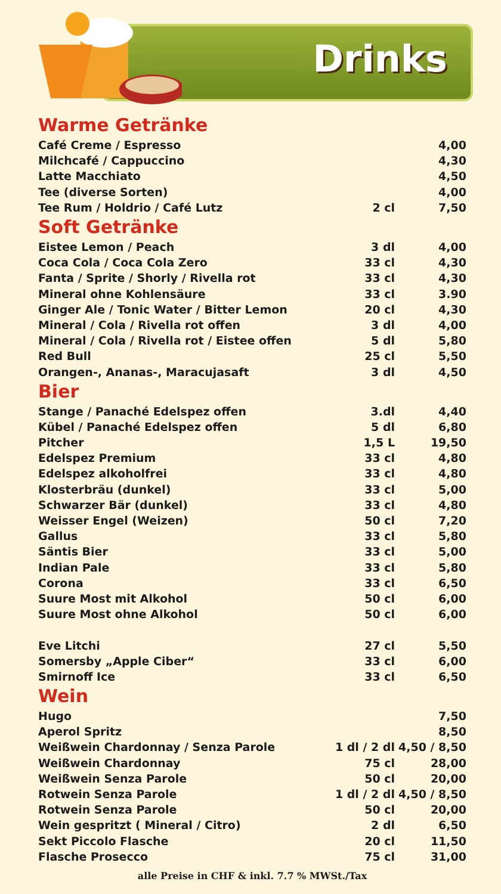Drinks
Warme Getränke
| Café Creme / Espresso | | 4,00 |
| Milchcafé / Cappuccino | | 4,30 |
| Latte Macchiato | | 4,50 |
| Tee (diverse Sorten) | | 4,00 |
| Tee Rum / Holdrio / Café Lutz | 2 cl | 7,50 |
Soft Getränke
| Eistee Lemon / Peach | 3 dl | 4,00 |
| Coca Cola / Coca Cola Zero | 33 cl | 4,30 |
| Fanta / Sprite / Shorly / Rivella rot | 33 cl | 4,30 |
| Mineral ohne Kohlensäure | 33 cl | 3.90 |
| Ginger Ale / Tonic Water / Bitter Lemon | 20 cl | 4,30 |
| Mineral / Cola / Rivella rot offen | 3 dl | 4,00 |
| Mineral / Cola / Rivella rot / Eistee offen | 5 dl | 5,80 |
| Red Bull | 25 cl | 5,50 |
| Orangen-, Ananas-, Maracujasaft | 3 dl | 4,50 |
Bier
| Stange / Panaché Edelspez offen | 3.dl | 4,40 |
| Kübel / Panaché Edelspez offen | 5 dl | 6,80 |
| Pitcher | 1,5 L | 19,50 |
| Edelspez Premium | 33 cl | 4,80 |
| Edelspez alkoholfrei | 33 cl | 4,80 |
| Klosterbräu (dunkel) | 33 cl | 5,00 |
| Schwarzer Bär (dunkel) | 33 cl | 4,80 |
| Weisser Engel (Weizen) | 50 cl | 7,20 |
| Gallus | 33 cl | 5,80 |
| Säntis Bier | 33 cl | 5,00 |
| Indian Pale | 33 cl | 5,80 |
| Corona | 33 cl | 6,50 |
| Suure Most mit Alkohol | 50 cl | 6,00 |
| Suure Most ohne Alkohol | 50 cl | 6,00 |
| Eve Litchi | 27 cl | 5,50 |
| Somersby „Apple Ciber“ | 33 cl | 6,00 |
| Smirnoff Ice | 33 cl | 6,50 |
Wein
| Hugo | | 7,50 |
| Aperol Spritz | | 8,50 |
| Weißwein Chardonnay / Senza Parole | 1 dl / 2 dl | 4,50 / 8,50 |
| Weißwein Chardonnay | 75 cl | 28,00 |
| Weißwein Senza Parole | 50 cl | 20,00 |
| Rotwein Senza Parole | 1 dl / 2 dl | 4,50 / 8,50 |
| Rotwein Senza Parole | 50 cl | 20,00 |
| Wein gespritzt ( Mineral / Citro) | 2 dl | 6,50 |
| Sekt Piccolo Flasche | 20 cl | 11,50 |
| Flasche Prosecco | 75 cl | 31,00 |
alle Preise in CHF & inkl. 7.7 % MWSt./Tax